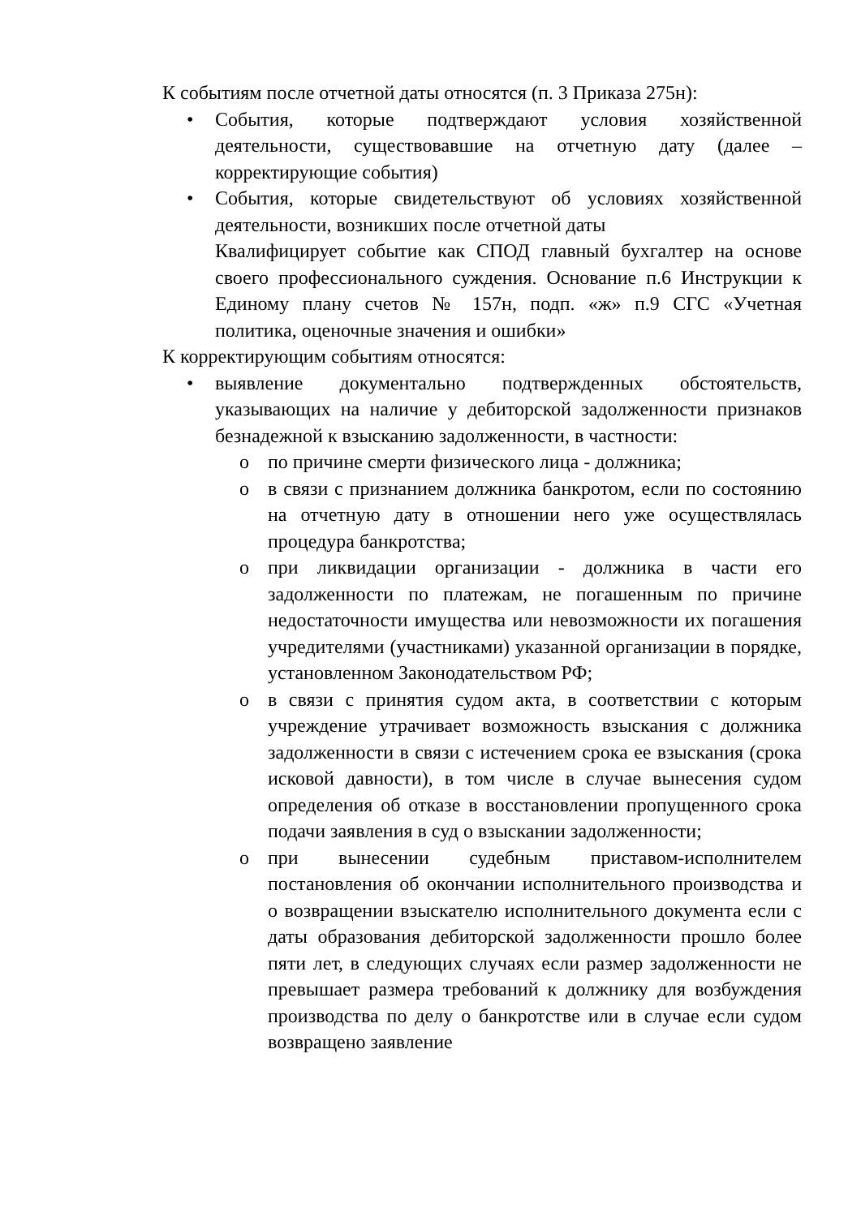К событиям после отчетной даты относятся (п. 3 Приказа 275н):
• События, которые подтверждают условия хозяйственной деятельности, существовавшие на отчетную дату (далее – корректирующие события)
• События, которые свидетельствуют об условиях хозяйственной деятельности, возникших после отчетной даты
Квалифицирует событие как СПОД главный бухгалтер на основе своего профессионального суждения. Основание п.6 Инструкции к Единому плану счетов № 157н, подп. «ж» п.9 СГС «Учетная политика, оценочные значения и ошибки»
К корректирующим событиям относятся:
• выявление документально подтвержденных обстоятельств, указывающих на наличие у дебиторской задолженности признаков безнадежной к взысканию задолженности, в частности:
o по причине смерти физического лица - должника;
o в связи с признанием должника банкротом, если по состоянию на отчетную дату в отношении него уже осуществлялась процедура банкротства;
o при ликвидации организации - должника в части его задолженности по платежам, не погашенным по причине недостаточности имущества или невозможности их погашения учредителями (участниками) указанной организации в порядке, установленном Законодательством РФ;
o в связи с принятия судом акта, в соответствии с которым учреждение утрачивает возможность взыскания с должника задолженности в связи с истечением срока ее взыскания (срока исковой давности), в том числе в случае вынесения судом определения об отказе в восстановлении пропущенного срока подачи заявления в суд о взыскании задолженности;
o при вынесении судебным приставом-исполнителем постановления об окончании исполнительного производства и о возвращении взыскателю исполнительного документа если с даты образования дебиторской задолженности прошло более пяти лет, в следующих случаях если размер задолженности не превышает размера требований к должнику для возбуждения производства по делу о банкротстве или в случае если судом возвращено заявление